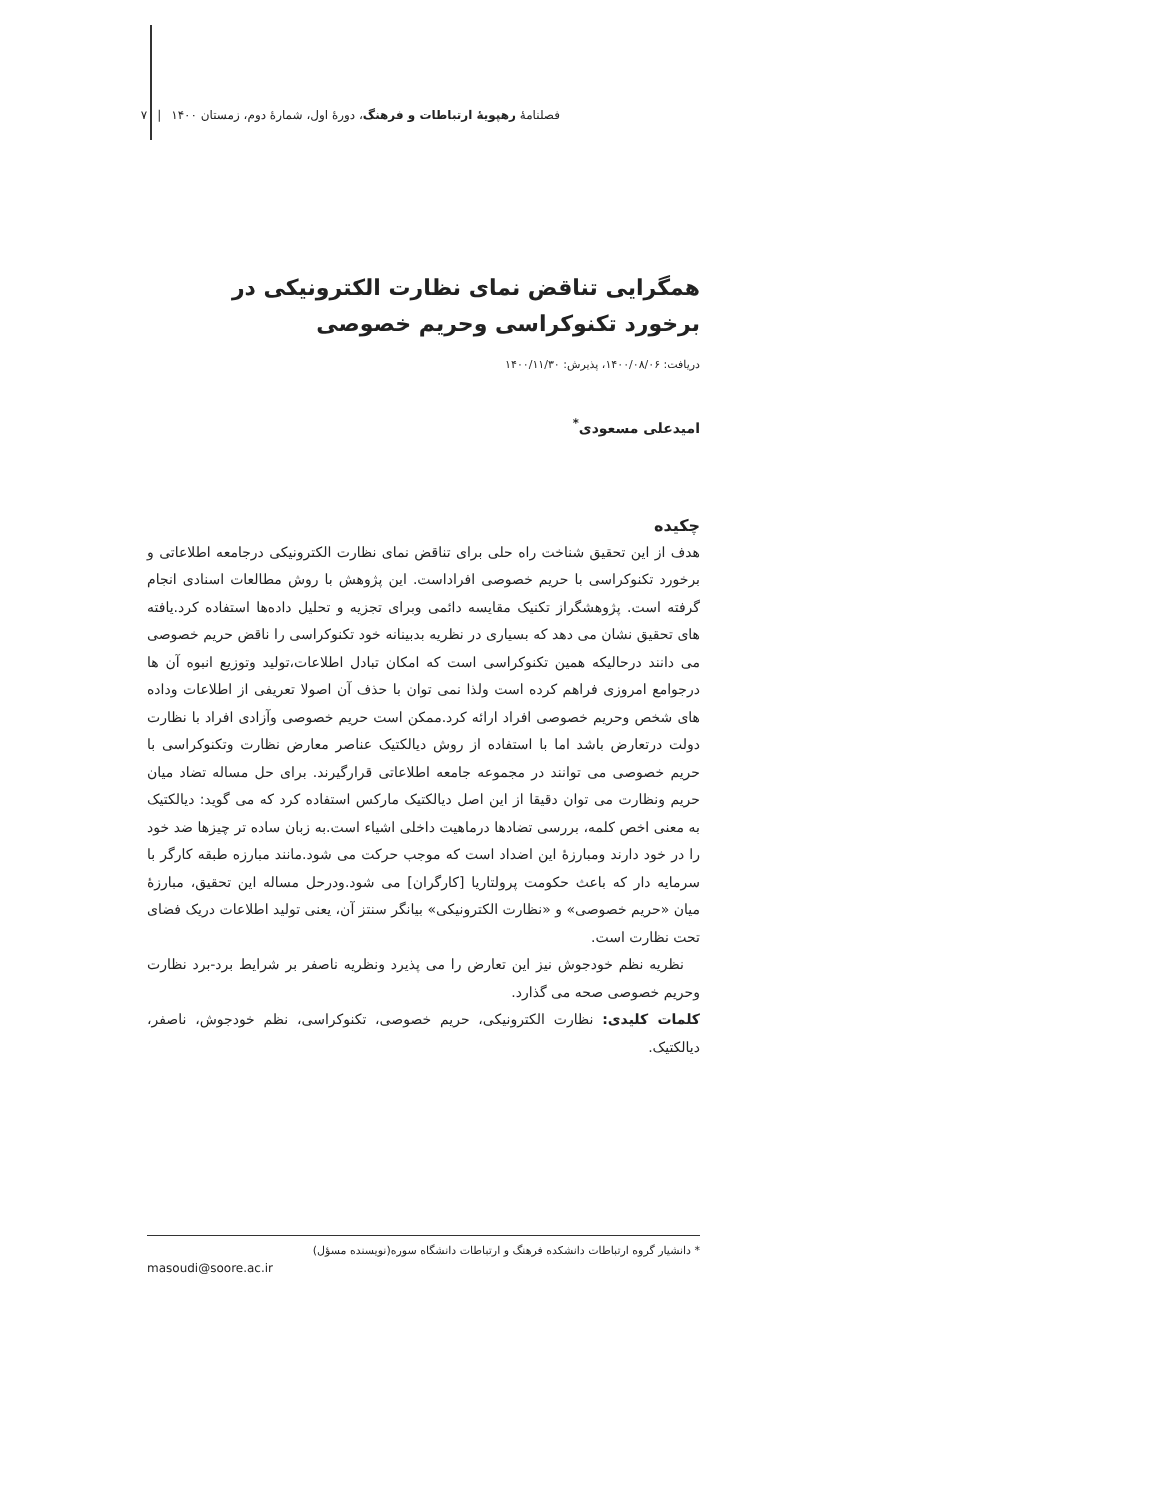فصلنامۀ رهپویۀ ارتباطات و فرهنگ، دورۀ اول، شمارۀ دوم، زمستان ۱۴۰۰ | ۷
همگرایی تناقض نمای نظارت الکترونیکی در
برخورد تکنوکراسی وحریم خصوصی
دریافت: ۱۴۰۰/۰۸/۰۶، پذیرش: ۱۴۰۰/۱۱/۳۰
امیدعلی مسعودی<sup>*</sup>
چکیده
هدف از این تحقیق شناخت راه حلی برای تناقض نمای نظارت الکترونیکی درجامعه اطلاعاتی و برخورد تکنوکراسی با حریم خصوصی افراداست. این پژوهش با روش مطالعات اسنادی انجام گرفته است. پژوهشگراز تکنیک مقایسه دائمی وبرای تجزیه و تحلیل داده‌ها استفاده کرد.یافته های تحقیق نشان می دهد که بسیاری در نظریه بدبینانه خود تکنوکراسی را ناقض حریم خصوصی می دانند درحالیکه همین تکنوکراسی است که امکان تبادل اطلاعات،تولید وتوزیع انبوه آن ها درجوامع امروزی فراهم کرده است ولذا نمی توان با حذف آن اصولا تعریفی از اطلاعات وداده های شخص وحریم خصوصی افراد ارائه کرد.ممکن است حریم خصوصی وآزادی افراد با نظارت دولت درتعارض باشد اما با استفاده از روش دیالکتیک عناصر معارض نظارت وتکنوکراسی با حریم خصوصی می توانند در مجموعه جامعه اطلاعاتی قرارگیرند. برای حل مساله تضاد میان حریم ونظارت می توان دقیقا از این اصل دیالکتیک مارکس استفاده کرد که می گوید: دیالکتیک به معنی اخص کلمه، بررسی تضادها درماهیت داخلی اشیاء است.به زبان ساده تر چیزها ضد خود را در خود دارند ومبارزۀ این اضداد است که موجب حرکت می شود.مانند مبارزه طبقه کارگر با سرمایه دار که باعث حکومت پرولتاریا [کارگران] می شود.ودرحل مساله این تحقیق، مبارزۀ میان «حریم خصوصی» و «نظارت الکترونیکی» بیانگر سنتز آن، یعنی تولید اطلاعات دریک فضای تحت نظارت است.
نظریه نظم خودجوش نیز این تعارض را می پذیرد ونظریه ناصفر بر شرایط برد-برد نظارت وحریم خصوصی صحه می گذارد.
کلمات کلیدی: نظارت الکترونیکی، حریم خصوصی، تکنوکراسی، نظم خودجوش، ناصفر، دیالکتیک.
* دانشیار گروه ارتباطات دانشکده فرهنگ و ارتباطات دانشگاه سوره(نویسنده مسؤل)
masoudi@soore.ac.ir